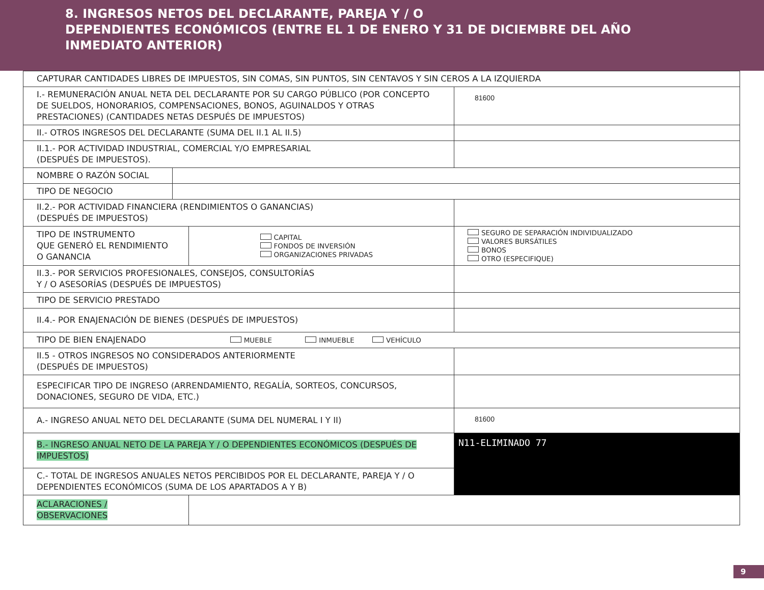8. INGRESOS NETOS DEL DECLARANTE, PAREJA Y / O
DEPENDIENTES ECONÓMICOS (ENTRE EL 1 DE ENERO Y 31 DE DICIEMBRE DEL AÑO
INMEDIATO ANTERIOR)
| CAPTURAR CANTIDADES LIBRES DE IMPUESTOS, SIN COMAS, SIN PUNTOS, SIN CENTAVOS Y SIN CEROS A LA IZQUIERDA | | | |
| I.- REMUNERACIÓN ANUAL NETA DEL DECLARANTE POR SU CARGO PÚBLICO (POR CONCEPTO DE SUELDOS, HONORARIOS, COMPENSACIONES, BONOS, AGUINALDOS Y OTRAS PRESTACIONES) (CANTIDADES NETAS DESPUÉS DE IMPUESTOS) | | | 81600 |
| II.- OTROS INGRESOS DEL DECLARANTE (SUMA DEL II.1 AL II.5) | | | |
| II.1.- POR ACTIVIDAD INDUSTRIAL, COMERCIAL Y/O EMPRESARIAL (DESPUÉS DE IMPUESTOS). | | | |
| NOMBRE O RAZÓN SOCIAL | | | |
| TIPO DE NEGOCIO | | | |
| II.2.- POR ACTIVIDAD FINANCIERA (RENDIMIENTOS O GANANCIAS) (DESPUÉS DE IMPUESTOS) | | | |
| TIPO DE INSTRUMENTO QUE GENERÓ EL RENDIMIENTO O GANANCIA | | CAPITAL FONDOS DE INVERSIÓN ORGANIZACIONES PRIVADAS | SEGURO DE SEPARACIÓN INDIVIDUALIZADO VALORES BURSÁTILES BONOS OTRO (ESPECIFIQUE) |
| II.3.- POR SERVICIOS PROFESIONALES, CONSEJOS, CONSULTORÍAS Y / O ASESORÍAS (DESPUÉS DE IMPUESTOS) | | | |
| TIPO DE SERVICIO PRESTADO | | | |
| II.4.- POR ENAJENACIÓN DE BIENES (DESPUÉS DE IMPUESTOS) | | | |
| TIPO DE BIEN ENAJENADO MUEBLE INMUEBLE VEHÍCULO | | | |
| II.5 - OTROS INGRESOS NO CONSIDERADOS ANTERIORMENTE (DESPUÉS DE IMPUESTOS) | | | |
| ESPECIFICAR TIPO DE INGRESO (ARRENDAMIENTO, REGALÍA, SORTEOS, CONCURSOS, DONACIONES, SEGURO DE VIDA, ETC.) | | | |
| A.- INGRESO ANUAL NETO DEL DECLARANTE (SUMA DEL NUMERAL I Y II) | | | 81600 |
| B.- INGRESO ANUAL NETO DE LA PAREJA Y / O DEPENDIENTES ECONÓMICOS (DESPUÉS DE IMPUESTOS) | | | N11-ELIMINADO 77 |
| C.- TOTAL DE INGRESOS ANUALES NETOS PERCIBIDOS POR EL DECLARANTE, PAREJA Y / O DEPENDIENTES ECONÓMICOS (SUMA DE LOS APARTADOS A Y B) | | | |
| ACLARACIONES / OBSERVACIONES | | | |
9